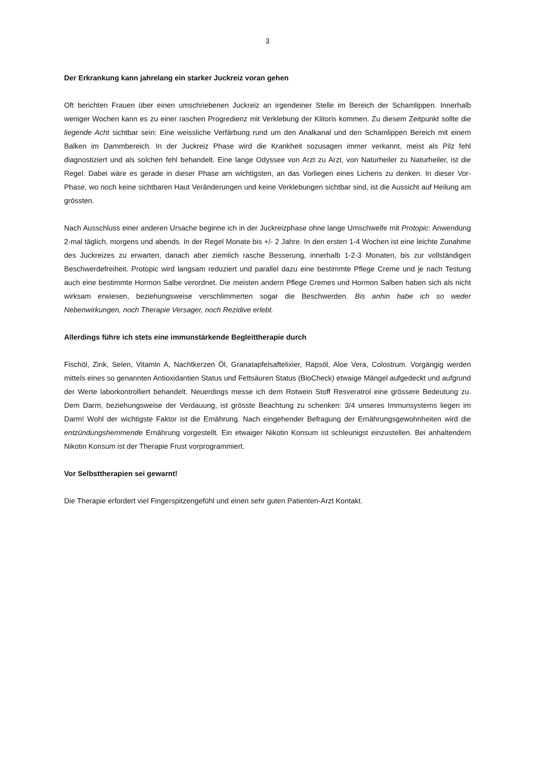3
Der Erkrankung kann jahrelang ein starker Juckreiz voran gehen
Oft berichten Frauen über einen umschriebenen Juckreiz an irgendeiner Stelle im Bereich der Schamlippen. Innerhalb weniger Wochen kann es zu einer raschen Progredienz mit Verklebung der Klitoris kommen. Zu diesem Zeitpunkt sollte die liegende Acht sichtbar sein: Eine weissliche Verfärbung rund um den Analkanal und den Schamlippen Bereich mit einem Balken im Dammbereich. In der Juckreiz Phase wird die Krankheit sozusagen immer verkannt, meist als Pilz fehl diagnostiziert und als solchen fehl behandelt. Eine lange Odyssee von Arzt zu Arzt, von Naturheiler zu Naturheiler, ist die Regel. Dabei wäre es gerade in dieser Phase am wichtigsten, an das Vorliegen eines Lichens zu denken. In dieser Vor-Phase, wo noch keine sichtbaren Haut Veränderungen und keine Verklebungen sichtbar sind, ist die Aussicht auf Heilung am grössten.
Nach Ausschluss einer anderen Ursache beginne ich in der Juckreizphase ohne lange Umschweife mit Protopic: Anwendung 2-mal täglich, morgens und abends. In der Regel Monate bis +/- 2 Jahre. In den ersten 1-4 Wochen ist eine leichte Zunahme des Juckreizes zu erwarten, danach aber ziemlich rasche Besserung, innerhalb 1-2-3 Monaten, bis zur vollständigen Beschwerdefreiheit. Protopic wird langsam reduziert und parallel dazu eine bestimmte Pflege Creme und je nach Testung auch eine bestimmte Hormon Salbe verordnet. Die meisten andern Pflege Cremes und Hormon Salben haben sich als nicht wirksam erwiesen, beziehungsweise verschlimmerten sogar die Beschwerden. Bis anhin habe ich so weder Nebenwirkungen, noch Therapie Versager, noch Rezidive erlebt.
Allerdings führe ich stets eine immunstärkende Begleittherapie durch
Fischöl, Zink, Selen, Vitamin A, Nachtkerzen Öl, Granatapfelsaftelixier, Rapsöl, Aloe Vera, Colostrum. Vorgängig werden mittels eines so genannten Antioxidantien Status und Fettsäuren Status (BioCheck) etwaige Mängel aufgedeckt und aufgrund der Werte laborkontrolliert behandelt. Neuerdings messe ich dem Rotwein Stoff Resveratrol eine grössere Bedeutung zu. Dem Darm, beziehungsweise der Verdauung, ist grösste Beachtung zu schenken: 3/4 unseres Immunsystems liegen im Darm! Wohl der wichtigste Faktor ist die Ernährung. Nach eingehender Befragung der Ernährungsgewohnheiten wird die entzündungshemmende Ernährung vorgestellt. Ein etwaiger Nikotin Konsum ist schleunigst einzustellen. Bei anhaltendem Nikotin Konsum ist der Therapie Frust vorprogrammiert.
Vor Selbsttherapien sei gewarnt!
Die Therapie erfordert viel Fingerspitzengefühl und einen sehr guten Patienten-Arzt Kontakt.